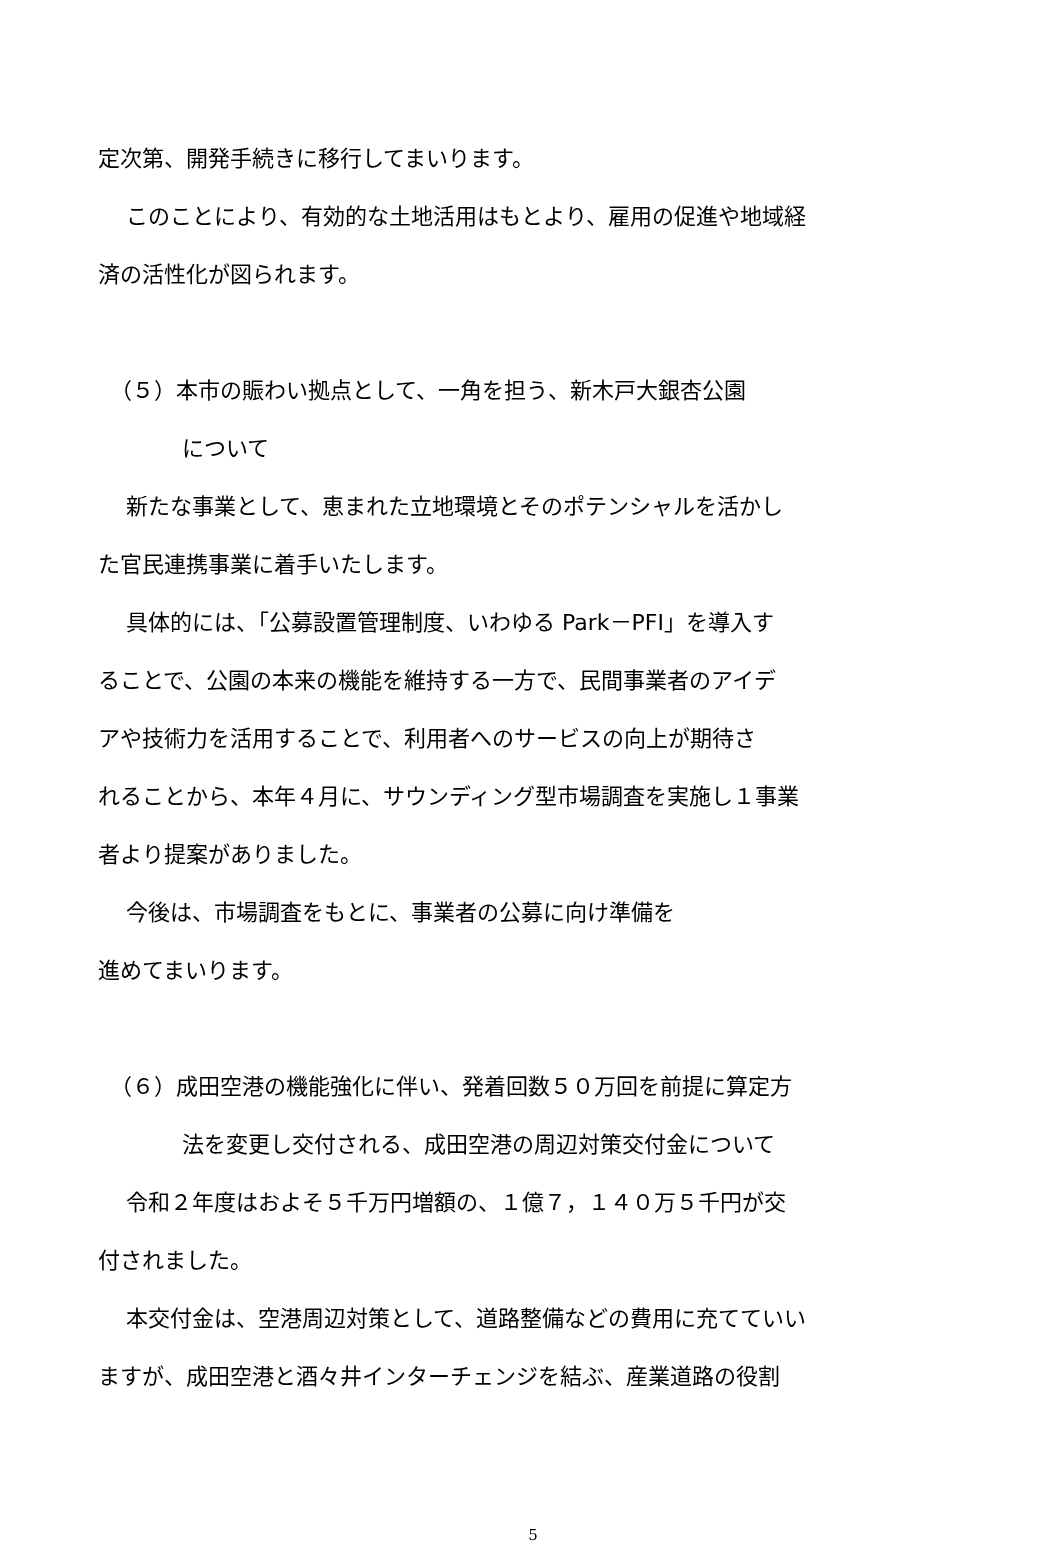定次第、開発手続きに移行してまいります。
このことにより、有効的な土地活用はもとより、雇用の促進や地域経
済の活性化が図られます。
（５）本市の賑わい拠点として、一角を担う、新木戸大銀杏公園
について
新たな事業として、恵まれた立地環境とそのポテンシャルを活かし
た官民連携事業に着手いたします。
具体的には、「公募設置管理制度、いわゆる Park－PFI」を導入す
ることで、公園の本来の機能を維持する一方で、民間事業者のアイデ
アや技術力を活用することで、利用者へのサービスの向上が期待さ
れることから、本年４月に、サウンディング型市場調査を実施し１事業
者より提案がありました。
今後は、市場調査をもとに、事業者の公募に向け準備を
進めてまいります。
（６）成田空港の機能強化に伴い、発着回数５０万回を前提に算定方
法を変更し交付される、成田空港の周辺対策交付金について
令和２年度はおよそ５千万円増額の、１億７，１４０万５千円が交
付されました。
本交付金は、空港周辺対策として、道路整備などの費用に充てていい
ますが、成田空港と酒々井インターチェンジを結ぶ、産業道路の役割
5